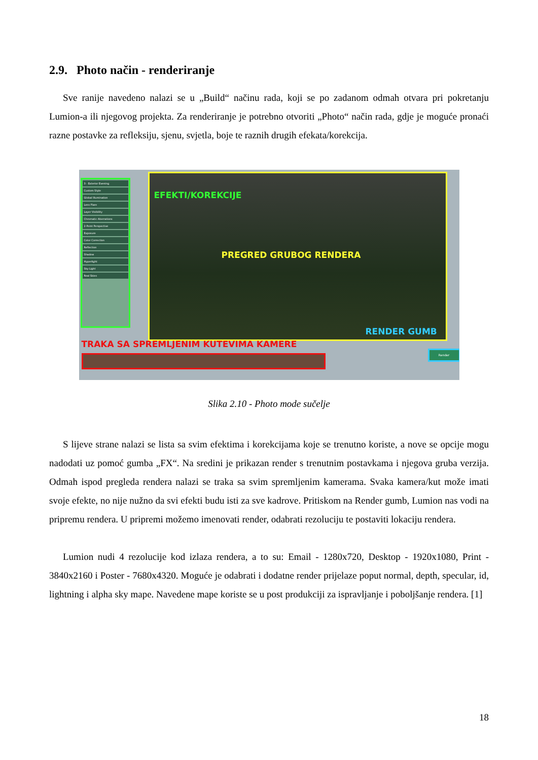2.9. Photo način - renderiranje
Sve ranije navedeno nalazi se u „Build“ načinu rada, koji se po zadanom odmah otvara pri pokretanju Lumion-a ili njegovog projekta. Za renderiranje je potrebno otvoriti „Photo“ način rada, gdje je moguće pronaći razne postavke za refleksiju, sjenu, svjetla, boje te raznih drugih efekata/korekcija.
3 - Exterior Evening
Custom Style
Global Illumination
Lens Flare
Layer Visibility
Chromatic Aberrations
2-Point Perspective
Exposure
Color Correction
Reflection
Shadow
Hyperlight
Sky Light
Real Skies
EFEKTI/KOREKCIJE
PREGRED GRUBOG RENDERA
RENDER GUMB
TRAKA SA SPREMLJENIM KUTEVIMA KAMERE
Render
Slika 2.10 - Photo mode sučelje
S lijeve strane nalazi se lista sa svim efektima i korekcijama koje se trenutno koriste, a nove se opcije mogu nadodati uz pomoć gumba „FX“. Na sredini je prikazan render s trenutnim postavkama i njegova gruba verzija. Odmah ispod pregleda rendera nalazi se traka sa svim spremljenim kamerama. Svaka kamera/kut može imati svoje efekte, no nije nužno da svi efekti budu isti za sve kadrove. Pritiskom na Render gumb, Lumion nas vodi na pripremu rendera. U pripremi možemo imenovati render, odabrati rezoluciju te postaviti lokaciju rendera.
Lumion nudi 4 rezolucije kod izlaza rendera, a to su: Email - 1280x720, Desktop - 1920x1080, Print - 3840x2160 i Poster - 7680x4320. Moguće je odabrati i dodatne render prijelaze poput normal, depth, specular, id, lightning i alpha sky mape. Navedene mape koriste se u post produkciji za ispravljanje i poboljšanje rendera. [1]
18